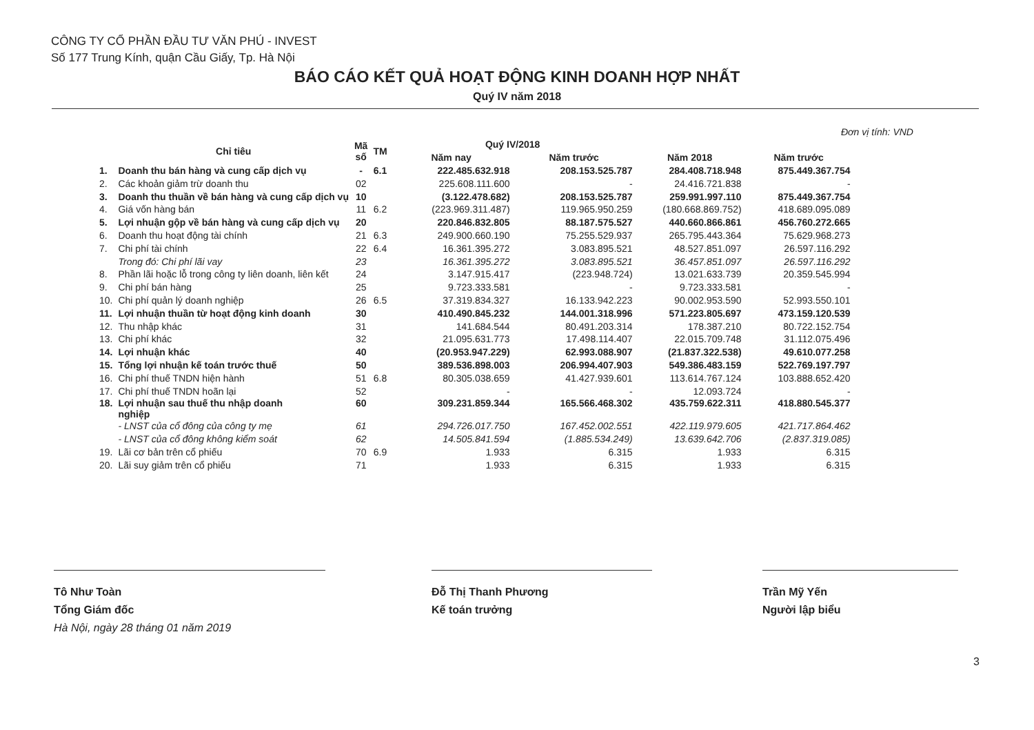CÔNG TY CỔ PHẦN ĐẦU TƯ VĂN PHÚ - INVEST
Số 177 Trung Kính, quận Cầu Giấy, Tp. Hà Nội
BÁO CÁO KẾT QUẢ HOẠT ĐỘNG KINH DOANH HỢP NHẤT
Quý IV năm 2018
Đơn vị tính: VND
| | Chỉ tiêu | Mã số | TM | Quý IV/2018 | | | |
| --- | --- | --- | --- | --- | --- | --- | --- |
| | | | | Năm nay | Năm trước | Năm 2018 | Năm trước |
| 1. | Doanh thu bán hàng và cung cấp dịch vụ | - | 6.1 | 222.485.632.918 | 208.153.525.787 | 284.408.718.948 | 875.449.367.754 |
| 2. | Các khoản giảm trừ doanh thu | 02 | | 225.608.111.600 | - | 24.416.721.838 | - |
| 3. | Doanh thu thuần về bán hàng và cung cấp dịch vụ | 10 | | (3.122.478.682) | 208.153.525.787 | 259.991.997.110 | 875.449.367.754 |
| 4. | Giá vốn hàng bán | 11 | 6.2 | (223.969.311.487) | 119.965.950.259 | (180.668.869.752) | 418.689.095.089 |
| 5. | Lợi nhuận gộp về bán hàng và cung cấp dịch vụ | 20 | | 220.846.832.805 | 88.187.575.527 | 440.660.866.861 | 456.760.272.665 |
| 6. | Doanh thu hoạt động tài chính | 21 | 6.3 | 249.900.660.190 | 75.255.529.937 | 265.795.443.364 | 75.629.968.273 |
| 7. | Chi phí tài chính | 22 | 6.4 | 16.361.395.272 | 3.083.895.521 | 48.527.851.097 | 26.597.116.292 |
| | Trong đó: Chi phí lãi vay | 23 | | 16.361.395.272 | 3.083.895.521 | 36.457.851.097 | 26.597.116.292 |
| 8. | Phần lãi hoặc lỗ trong công ty liên doanh, liên kết | 24 | | 3.147.915.417 | (223.948.724) | 13.021.633.739 | 20.359.545.994 |
| 9. | Chi phí bán hàng | 25 | | 9.723.333.581 | - | 9.723.333.581 | - |
| 10. | Chi phí quản lý doanh nghiệp | 26 | 6.5 | 37.319.834.327 | 16.133.942.223 | 90.002.953.590 | 52.993.550.101 |
| 11. | Lợi nhuận thuần từ hoạt động kinh doanh | 30 | | 410.490.845.232 | 144.001.318.996 | 571.223.805.697 | 473.159.120.539 |
| 12. | Thu nhập khác | 31 | | 141.684.544 | 80.491.203.314 | 178.387.210 | 80.722.152.754 |
| 13. | Chi phí khác | 32 | | 21.095.631.773 | 17.498.114.407 | 22.015.709.748 | 31.112.075.496 |
| 14. | Lợi nhuận khác | 40 | | (20.953.947.229) | 62.993.088.907 | (21.837.322.538) | 49.610.077.258 |
| 15. | Tổng lợi nhuận kế toán trước thuế | 50 | | 389.536.898.003 | 206.994.407.903 | 549.386.483.159 | 522.769.197.797 |
| 16. | Chi phí thuế TNDN hiện hành | 51 | 6.8 | 80.305.038.659 | 41.427.939.601 | 113.614.767.124 | 103.888.652.420 |
| 17. | Chi phí thuế TNDN hoãn lại | 52 | | - | - | 12.093.724 | - |
| 18. | Lợi nhuận sau thuế thu nhập doanh nghiệp | 60 | | 309.231.859.344 | 165.566.468.302 | 435.759.622.311 | 418.880.545.377 |
| | - LNST của cổ đông của công ty mẹ | 61 | | 294.726.017.750 | 167.452.002.551 | 422.119.979.605 | 421.717.864.462 |
| | - LNST của cổ đông không kiểm soát | 62 | | 14.505.841.594 | (1.885.534.249) | 13.639.642.706 | (2.837.319.085) |
| 19. | Lãi cơ bản trên cổ phiếu | 70 | 6.9 | 1.933 | 6.315 | 1.933 | 6.315 |
| 20. | Lãi suy giảm trên cổ phiếu | 71 | | 1.933 | 6.315 | 1.933 | 6.315 |
Tô Như Toàn
Tổng Giám đốc
Hà Nội, ngày 28 tháng 01 năm 2019
Đỗ Thị Thanh Phương
Kế toán trưởng
Trần Mỹ Yến
Người lập biểu
3